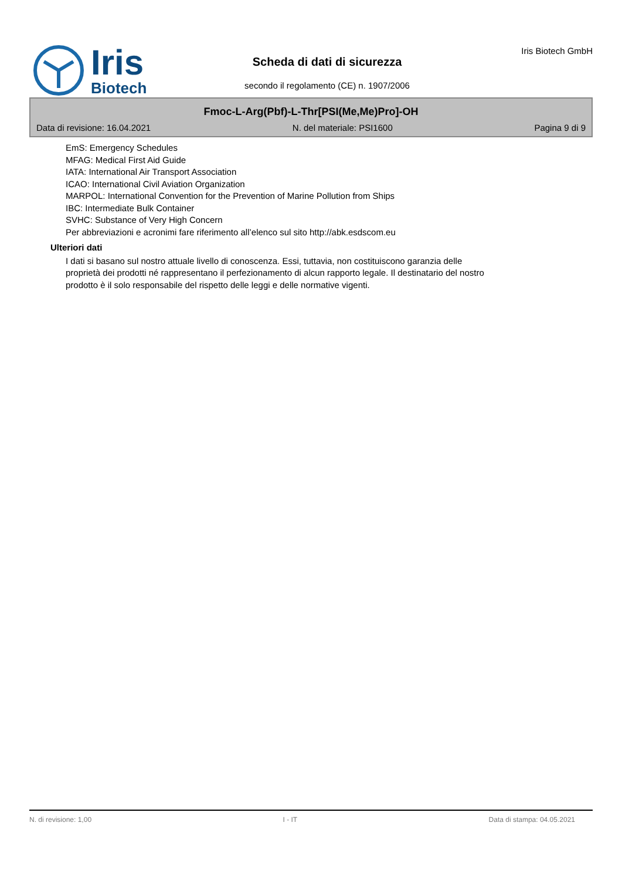Iris
Biotech
Scheda di dati di sicurezza
secondo il regolamento (CE) n. 1907/2006
Iris Biotech GmbH
Fmoc-L-Arg(Pbf)-L-Thr[PSI(Me,Me)Pro]-OH
Data di revisione: 16.04.2021 N. del materiale: PSI1600 Pagina 9 di 9
EmS: Emergency Schedules
MFAG: Medical First Aid Guide
IATA: International Air Transport Association
ICAO: International Civil Aviation Organization
MARPOL: International Convention for the Prevention of Marine Pollution from Ships
IBC: Intermediate Bulk Container
SVHC: Substance of Very High Concern
Per abbreviazioni e acronimi fare riferimento all’elenco sul sito http://abk.esdscom.eu
Ulteriori dati
I dati si basano sul nostro attuale livello di conoscenza. Essi, tuttavia, non costituiscono garanzia delle
proprietà dei prodotti né rappresentano il perfezionamento di alcun rapporto legale. Il destinatario del nostro
prodotto è il solo responsabile del rispetto delle leggi e delle normative vigenti.
N. di revisione: 1,00 I - IT Data di stampa: 04.05.2021